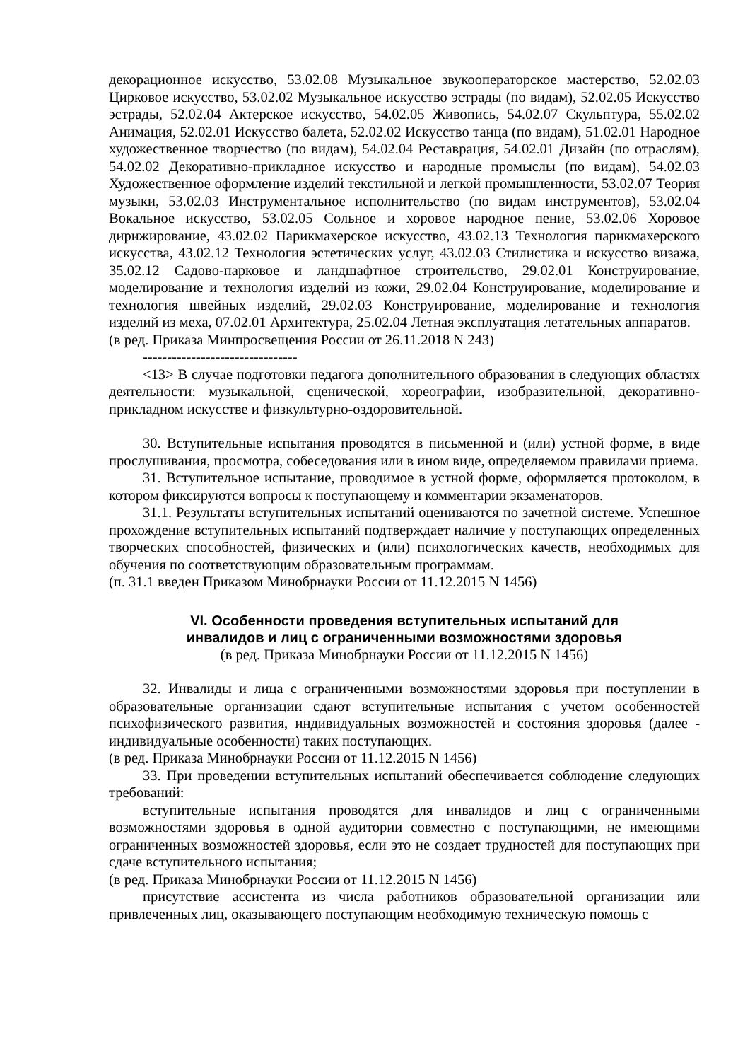декорационное искусство, 53.02.08 Музыкальное звукооператорское мастерство, 52.02.03 Цирковое искусство, 53.02.02 Музыкальное искусство эстрады (по видам), 52.02.05 Искусство эстрады, 52.02.04 Актерское искусство, 54.02.05 Живопись, 54.02.07 Скульптура, 55.02.02 Анимация, 52.02.01 Искусство балета, 52.02.02 Искусство танца (по видам), 51.02.01 Народное художественное творчество (по видам), 54.02.04 Реставрация, 54.02.01 Дизайн (по отраслям), 54.02.02 Декоративно-прикладное искусство и народные промыслы (по видам), 54.02.03 Художественное оформление изделий текстильной и легкой промышленности, 53.02.07 Теория музыки, 53.02.03 Инструментальное исполнительство (по видам инструментов), 53.02.04 Вокальное искусство, 53.02.05 Сольное и хоровое народное пение, 53.02.06 Хоровое дирижирование, 43.02.02 Парикмахерское искусство, 43.02.13 Технология парикмахерского искусства, 43.02.12 Технология эстетических услуг, 43.02.03 Стилистика и искусство визажа, 35.02.12 Садово-парковое и ландшафтное строительство, 29.02.01 Конструирование, моделирование и технология изделий из кожи, 29.02.04 Конструирование, моделирование и технология швейных изделий, 29.02.03 Конструирование, моделирование и технология изделий из меха, 07.02.01 Архитектура, 25.02.04 Летная эксплуатация летательных аппаратов.
(в ред. Приказа Минпросвещения России от 26.11.2018 N 243)
--------------------------------
<13> В случае подготовки педагога дополнительного образования в следующих областях деятельности: музыкальной, сценической, хореографии, изобразительной, декоративно-прикладном искусстве и физкультурно-оздоровительной.
30. Вступительные испытания проводятся в письменной и (или) устной форме, в виде прослушивания, просмотра, собеседования или в ином виде, определяемом правилами приема.
31. Вступительное испытание, проводимое в устной форме, оформляется протоколом, в котором фиксируются вопросы к поступающему и комментарии экзаменаторов.
31.1. Результаты вступительных испытаний оцениваются по зачетной системе. Успешное прохождение вступительных испытаний подтверждает наличие у поступающих определенных творческих способностей, физических и (или) психологических качеств, необходимых для обучения по соответствующим образовательным программам.
(п. 31.1 введен Приказом Минобрнауки России от 11.12.2015 N 1456)
VI. Особенности проведения вступительных испытаний для
инвалидов и лиц с ограниченными возможностями здоровья
(в ред. Приказа Минобрнауки России от 11.12.2015 N 1456)
32. Инвалиды и лица с ограниченными возможностями здоровья при поступлении в образовательные организации сдают вступительные испытания с учетом особенностей психофизического развития, индивидуальных возможностей и состояния здоровья (далее - индивидуальные особенности) таких поступающих.
(в ред. Приказа Минобрнауки России от 11.12.2015 N 1456)
33. При проведении вступительных испытаний обеспечивается соблюдение следующих требований:
вступительные испытания проводятся для инвалидов и лиц с ограниченными возможностями здоровья в одной аудитории совместно с поступающими, не имеющими ограниченных возможностей здоровья, если это не создает трудностей для поступающих при сдаче вступительного испытания;
(в ред. Приказа Минобрнауки России от 11.12.2015 N 1456)
присутствие ассистента из числа работников образовательной организации или привлеченных лиц, оказывающего поступающим необходимую техническую помощь с